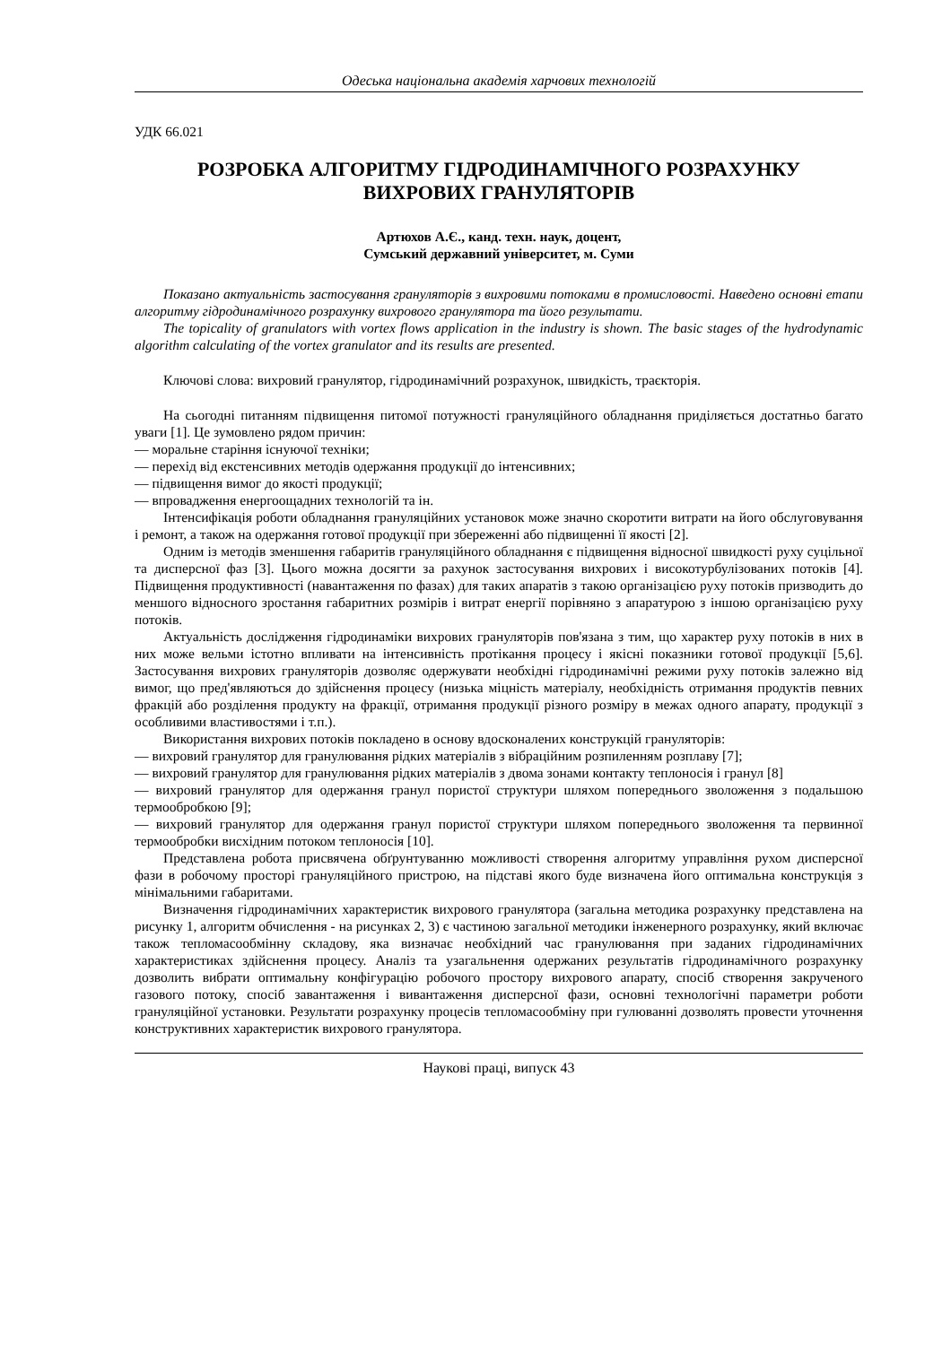Одеська національна академія харчових технологій
УДК 66.021
РОЗРОБКА АЛГОРИТМУ ГІДРОДИНАМІЧНОГО РОЗРАХУНКУ
ВИХРОВИХ ГРАНУЛЯТОРІВ
Артюхов А.Є., канд. техн. наук, доцент,
Сумський державний університет, м. Суми
Показано актуальність застосування грануляторів з вихровими потоками в промисловості. Наведено основні етапи алгоритму гідродинамічного розрахунку вихрового гранулятора та його результати.
The topicality of granulators with vortex flows application in the industry is shown. The basic stages of the hydrodynamic algorithm calculating of the vortex granulator and its results are presented.
Ключові слова: вихровий гранулятор, гідродинамічний розрахунок, швидкість, траєкторія.
На сьогодні питанням підвищення питомої потужності грануляційного обладнання приділяється достатньо багато уваги [1]. Це зумовлено рядом причин:
— моральне старіння існуючої техніки;
— перехід від екстенсивних методів одержання продукції до інтенсивних;
— підвищення вимог до якості продукції;
— впровадження енергоощадних технологій та ін.
Інтенсифікація роботи обладнання грануляційних установок може значно скоротити витрати на його обслуговування і ремонт, а також на одержання готової продукції при збереженні або підвищенні її якості [2].
Одним із методів зменшення габаритів грануляційного обладнання є підвищення відносної швидкості руху суцільної та дисперсної фаз [3]. Цього можна досягти за рахунок застосування вихрових і високотурбулізованих потоків [4]. Підвищення продуктивності (навантаження по фазах) для таких апаратів з такою організацією руху потоків призводить до меншого відносного зростання габаритних розмірів і витрат енергії порівняно з апаратурою з іншою організацією руху потоків.
Актуальність дослідження гідродинаміки вихрових грануляторів пов'язана з тим, що характер руху потоків в них в них може вельми істотно впливати на інтенсивність протікання процесу і якісні показники готової продукції [5,6]. Застосування вихрових грануляторів дозволяє одержувати необхідні гідродинамічні режими руху потоків залежно від вимог, що пред'являються до здійснення процесу (низька міцність матеріалу, необхідність отримання продуктів певних фракцій або розділення продукту на фракції, отримання продукції різного розміру в межах одного апарату, продукції з особливими властивостями і т.п.).
Використання вихрових потоків покладено в основу вдосконалених конструкцій грануляторів:
— вихровий гранулятор для гранулювання рідких матеріалів з вібраційним розпиленням розплаву [7];
— вихровий гранулятор для гранулювання рідких матеріалів з двома зонами контакту теплоносія і гранул [8]
— вихровий гранулятор для одержання гранул пористої структури шляхом попереднього зволоження з подальшою термообробкою [9];
— вихровий гранулятор для одержання гранул пористої структури шляхом попереднього зволоження та первинної термообробки висхідним потоком теплоносія [10].
Представлена робота присвячена обґрунтуванню можливості створення алгоритму управління рухом дисперсної фази в робочому просторі грануляційного пристрою, на підставі якого буде визначена його оптимальна конструкція з мінімальними габаритами.
Визначення гідродинамічних характеристик вихрового гранулятора (загальна методика розрахунку представлена на рисунку 1, алгоритм обчислення - на рисунках 2, 3) є частиною загальної методики інженерного розрахунку, який включає також тепломасообмінну складову, яка визначає необхідний час гранулювання при заданих гідродинамічних характеристиках здійснення процесу. Аналіз та узагальнення одержаних результатів гідродинамічного розрахунку дозволить вибрати оптимальну конфігурацію робочого простору вихрового апарату, спосіб створення закрученого газового потоку, спосіб завантаження і вивантаження дисперсної фази, основні технологічні параметри роботи грануляційної установки. Результати розрахунку процесів тепломасообміну при гулюванні дозволять провести уточнення конструктивних характеристик вихрового гранулятора.
Наукові праці, випуск 43